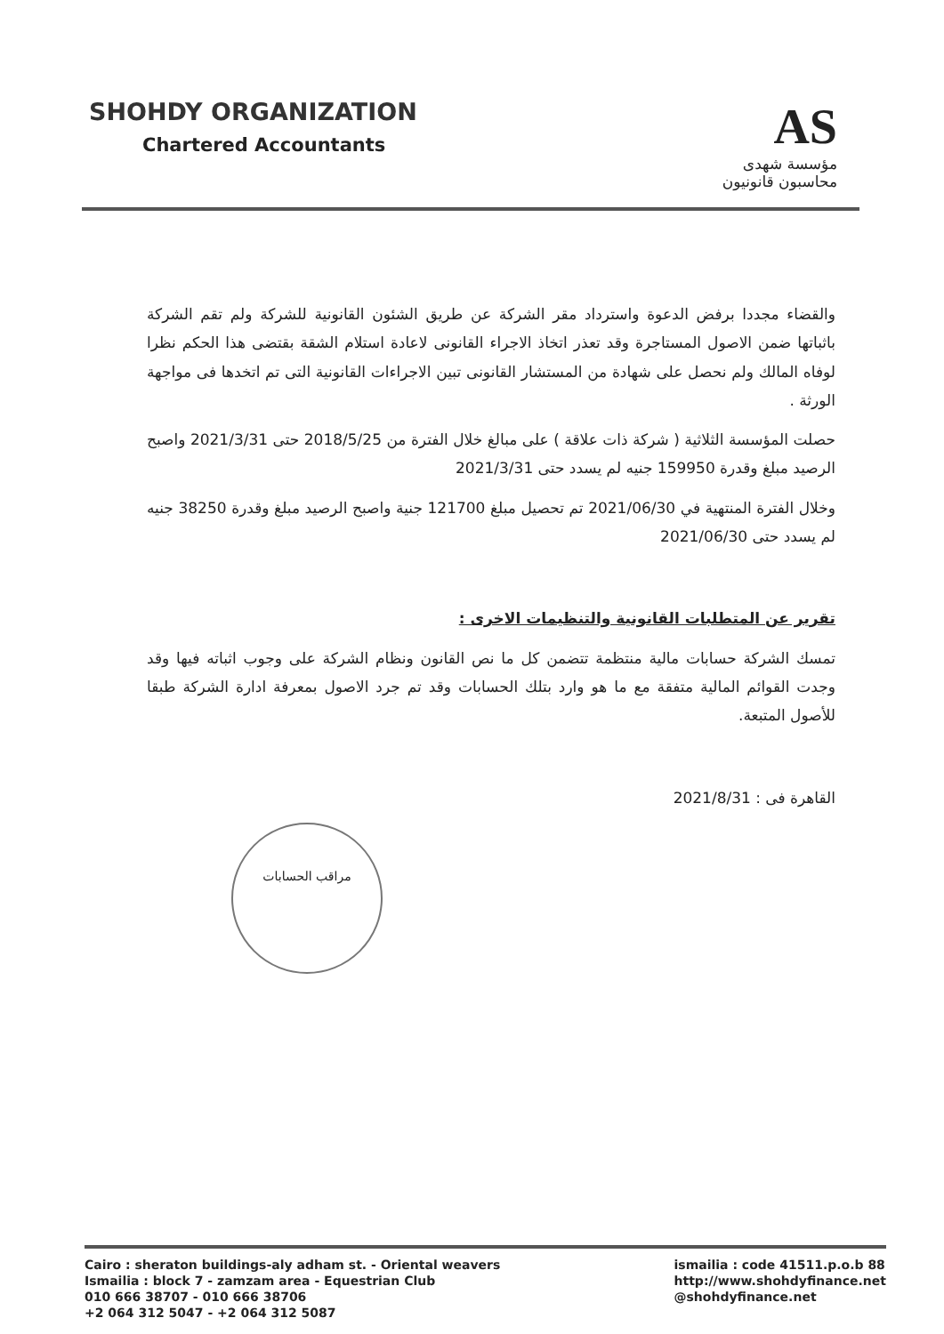SHOHDY ORGANIZATION
Chartered Accountants
AS
مؤسسة شهدى
محاسبون قانونيون
والقضاء مجددا برفض الدعوة واسترداد مقر الشركة عن طريق الشئون القانونية للشركة ولم تقم الشركة باثباتها ضمن الاصول المستاجرة وقد تعذر اتخاذ الاجراء القانونى لاعادة استلام الشقة بقتضى هذا الحكم نظرا لوفاه المالك ولم نحصل على شهادة من المستشار القانونى تبين الاجراءات القانونية التى تم اتخدها فى مواجهة الورثة .
حصلت المؤسسة الثلاثية ( شركة ذات علاقة ) على مبالغ خلال الفترة من 2018/5/25 حتى 2021/3/31 واصبح الرصيد مبلغ وقدرة 159950 جنيه لم يسدد حتى 2021/3/31
وخلال الفترة المنتهية في 2021/06/30 تم تحصيل مبلغ 121700 جنية واصبح الرصيد مبلغ وقدرة 38250 جنيه لم يسدد حتى 2021/06/30
تقرير عن المتطلبات القانونية والتنظيمات الاخرى :
تمسك الشركة حسابات مالية منتظمة تتضمن كل ما نص القانون ونظام الشركة على وجوب اثباته فيها وقد وجدت القوائم المالية متفقة مع ما هو وارد بتلك الحسابات وقد تم جرد الاصول بمعرفة ادارة الشركة طبقا للأصول المتبعة.
القاهرة فى : 2021/8/31
مراقب الحسابات
Cairo : sheraton buildings-aly adham st. - Oriental weavers
Ismailia : block 7 - zamzam area - Equestrian Club
010 666 38707 - 010 666 38706
+2 064 312 5047 - +2 064 312 5087
ismailia : code 41511.p.o.b 88
http://www.shohdyfinance.net
@shohdyfinance.net